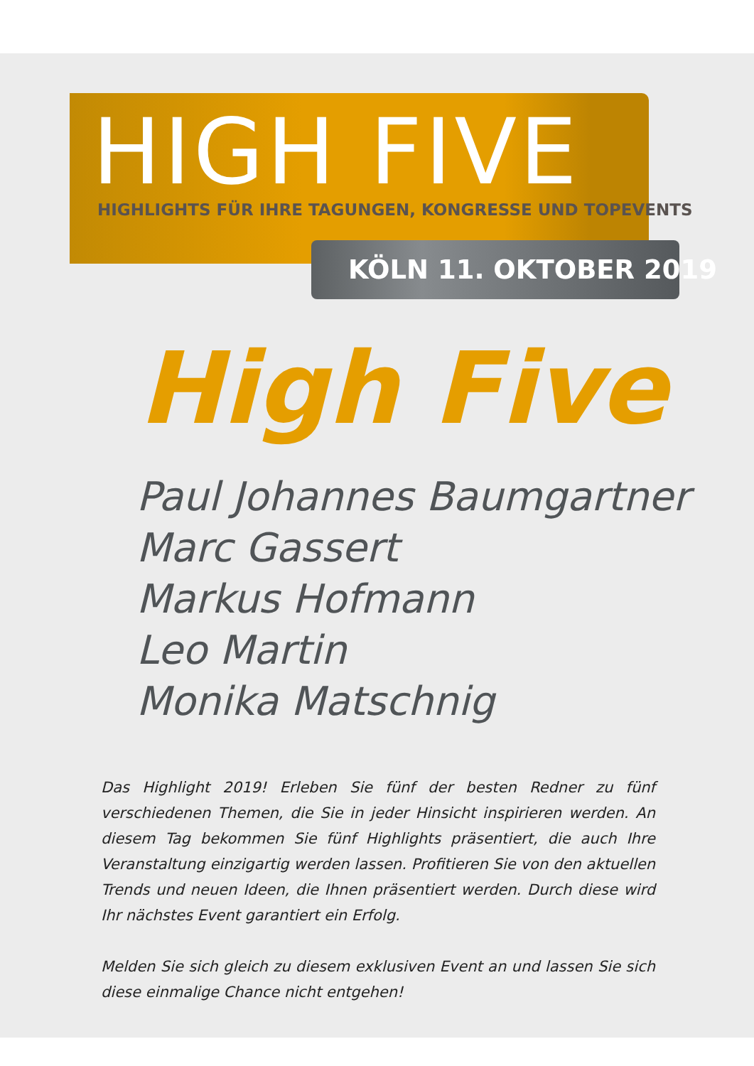HIGH FIVE
HIGHLIGHTS FÜR IHRE TAGUNGEN, KONGRESSE UND TOPEVENTS
KÖLN 11. OKTOBER 2019
High Five
Paul Johannes Baumgartner
Marc Gassert
Markus Hofmann
Leo Martin
Monika Matschnig
Das Highlight 2019! Erleben Sie fünf der besten Redner zu fünf verschiedenen Themen, die Sie in jeder Hinsicht inspirieren werden. An diesem Tag bekommen Sie fünf Highlights präsentiert, die auch Ihre Veranstaltung einzigartig werden lassen. Profitieren Sie von den aktuellen Trends und neuen Ideen, die Ihnen präsentiert werden. Durch diese wird Ihr nächstes Event garantiert ein Erfolg.
Melden Sie sich gleich zu diesem exklusiven Event an und lassen Sie sich diese einmalige Chance nicht entgehen!